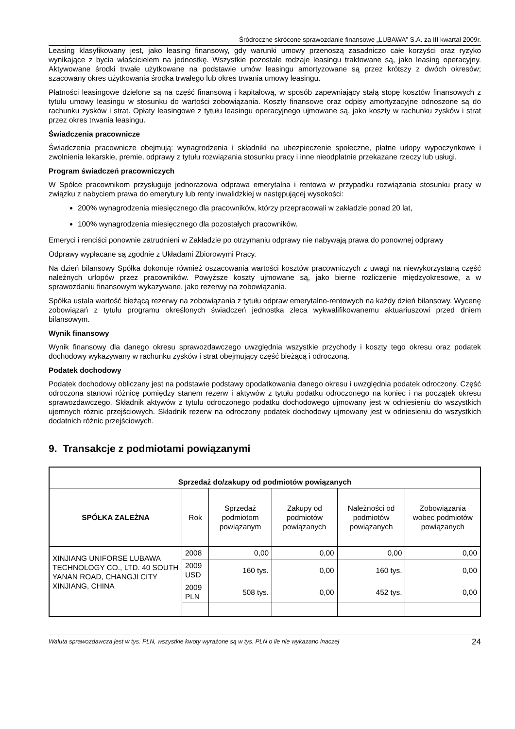Śródroczne skrócone sprawozdanie finansowe „LUBAWA” S.A. za III kwartał 2009r.
Leasing klasyfikowany jest, jako leasing finansowy, gdy warunki umowy przenoszą zasadniczo całe korzyści oraz ryzyko wynikające z bycia właścicielem na jednostkę. Wszystkie pozostałe rodzaje leasingu traktowane są, jako leasing operacyjny. Aktywowane środki trwałe użytkowane na podstawie umów leasingu amortyzowane są przez krótszy z dwóch okresów; szacowany okres użytkowania środka trwałego lub okres trwania umowy leasingu.
Płatności leasingowe dzielone są na część finansową i kapitałową, w sposób zapewniający stałą stopę kosztów finansowych z tytułu umowy leasingu w stosunku do wartości zobowiązania. Koszty finansowe oraz odpisy amortyzacyjne odnoszone są do rachunku zysków i strat. Opłaty leasingowe z tytułu leasingu operacyjnego ujmowane są, jako koszty w rachunku zysków i strat przez okres trwania leasingu.
Świadczenia pracownicze
Świadczenia pracownicze obejmują: wynagrodzenia i składniki na ubezpieczenie społeczne, płatne urlopy wypoczynkowe i zwolnienia lekarskie, premie, odprawy z tytułu rozwiązania stosunku pracy i inne nieodpłatnie przekazane rzeczy lub usługi.
Program świadczeń pracowniczych
W Spółce pracownikom przysługuje jednorazowa odprawa emerytalna i rentowa w przypadku rozwiązania stosunku pracy w związku z nabyciem prawa do emerytury lub renty inwalidzkiej w następującej wysokości:
200% wynagrodzenia miesięcznego dla pracowników, którzy przepracowali w zakładzie ponad 20 lat,
100% wynagrodzenia miesięcznego dla pozostałych pracowników.
Emeryci i renciści ponownie zatrudnieni w Zakładzie po otrzymaniu odprawy nie nabywają prawa do ponownej odprawy
Odprawy wypłacane są zgodnie z Układami Zbiorowymi Pracy.
Na dzień bilansowy Spółka dokonuje również oszacowania wartości kosztów pracowniczych z uwagi na niewykorzystaną część należnych urlopów przez pracowników. Powyższe koszty ujmowane są, jako bierne rozliczenie międzyokresowe, a w sprawozdaniu finansowym wykazywane, jako rezerwy na zobowiązania.
Spółka ustala wartość bieżącą rezerwy na zobowiązania z tytułu odpraw emerytalno-rentowych na każdy dzień bilansowy. Wycenę zobowiązań z tytułu programu określonych świadczeń jednostka zleca wykwalifikowanemu aktuariuszowi przed dniem bilansowym.
Wynik finansowy
Wynik finansowy dla danego okresu sprawozdawczego uwzględnia wszystkie przychody i koszty tego okresu oraz podatek dochodowy wykazywany w rachunku zysków i strat obejmujący część bieżącą i odroczoną.
Podatek dochodowy
Podatek dochodowy obliczany jest na podstawie podstawy opodatkowania danego okresu i uwzględnia podatek odroczony. Część odroczona stanowi różnicę pomiędzy stanem rezerw i aktywów z tytułu podatku odroczonego na koniec i na początek okresu sprawozdawczego. Składnik aktywów z tytułu odroczonego podatku dochodowego ujmowany jest w odniesieniu do wszystkich ujemnych różnic przejściowych. Składnik rezerw na odroczony podatek dochodowy ujmowany jest w odniesieniu do wszystkich dodatnich różnic przejściowych.
9. Transakcje z podmiotami powiązanymi
| Sprzedaż do/zakupy od podmiotów powiązanych | | | | | |
| --- | --- | --- | --- | --- | --- |
| SPÓŁKA ZALEŻNA | Rok | Sprzedaż podmiotom powiązanym | Zakupy od podmiotów powiązanych | Należności od podmiotów powiązanych | Zobowiązania wobec podmiotów powiązanych |
| XINJIANG UNIFORSE LUBAWA TECHNOLOGY CO., LTD. 40 SOUTH YANAN ROAD, CHANGJI CITY XINJIANG, CHINA | 2008 | 0,00 | 0,00 | 0,00 | 0,00 |
| | 2009 USD | 160 tys. | 0,00 | 160 tys. | 0,00 |
| | 2009 PLN | 508 tys. | 0,00 | 452 tys. | 0,00 |
Waluta sprawozdawcza jest w tys. PLN, wszystkie kwoty wyrażone są w tys. PLN o ile nie wykazano inaczej 24